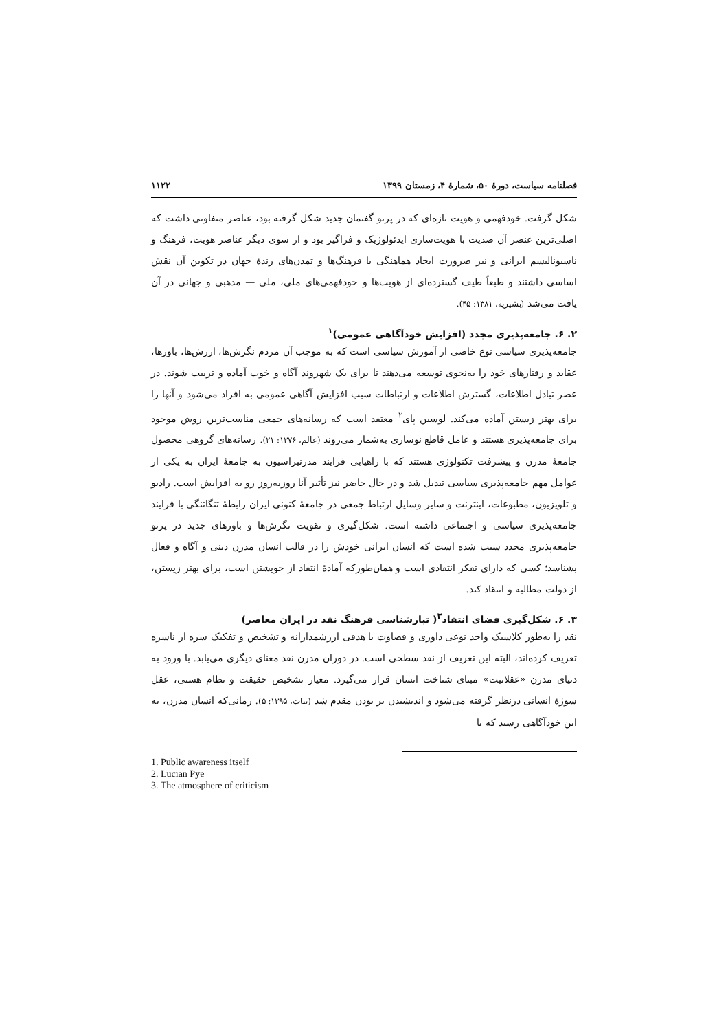فصلنامه سیاست، دورهٔ ۵۰، شمارهٔ ۴، زمستان ۱۳۹۹ ۱۱۲۲
شکل گرفت. خودفهمی و هویت تازه‌ای که در پرتو گفتمان جدید شکل گرفته بود، عناصر متفاوتی داشت که اصلی‌ترین عنصر آن ضدیت با هویت‌سازی ایدئولوژیک و فراگیر بود و از سوی دیگر عناصر هویت، فرهنگ و ناسیونالیسم ایرانی و نیز ضرورت ایجاد هماهنگی با فرهنگ‌ها و تمدن‌های زندهٔ جهان در تکوین آن نقش اساسی داشتند و طبعاً طیف گسترده‌ای از هویت‌ها و خودفهمی‌های ملی، ملی — مذهبی و جهانی در آن یافت می‌شد (بشیریه، ۱۳۸۱: ۴۵).
۲. ۶. جامعه‌پذیری مجدد (افزایش خودآگاهی عمومی)<sup>۱</sup>
جامعه‌پذیری سیاسی نوع خاصی از آموزش سیاسی است که به موجب آن مردم نگرش‌ها، ارزش‌ها، باورها، عقاید و رفتارهای خود را به‌نحوی توسعه می‌دهند تا برای یک شهروند آگاه و خوب آماده و تربیت شوند. در عصر تبادل اطلاعات، گسترش اطلاعات و ارتباطات سبب افزایش آگاهی عمومی به افراد می‌شود و آنها را برای بهتر زیستن آماده می‌کند. لوسین پای<sup>۲</sup> معتقد است که رسانه‌های جمعی مناسب‌ترین روش موجود برای جامعه‌پذیری هستند و عامل قاطع نوسازی به‌شمار می‌روند (عالم، ۱۳۷۶: ۲۱). رسانه‌های گروهی محصول جامعهٔ مدرن و پیشرفت تکنولوژی هستند که با راهیابی فرایند مدرنیزاسیون به جامعهٔ ایران به یکی از عوامل مهم جامعه‌پذیری سیاسی تبدیل شد و در حال حاضر نیز تأثیر آنا روزبه‌روز رو به افزایش است. رادیو و تلویزیون، مطبوعات، اینترنت و سایر وسایل ارتباط جمعی در جامعهٔ کنونی ایران رابطهٔ تنگاتنگی با فرایند جامعه‌پذیری سیاسی و اجتماعی داشته است. شکل‌گیری و تقویت نگرش‌ها و باورهای جدید در پرتو جامعه‌پذیری مجدد سبب شده است که انسان ایرانی خودش را در قالب انسان مدرن دینی و آگاه و فعال بشناسد؛ کسی که دارای تفکر انتقادی است و همان‌طورکه آمادهٔ انتقاد از خویشتن است، برای بهتر زیستن، از دولت مطالبه و انتقاد کند.
۳. ۶. شکل‌گیری فضای انتقاد<sup>۳</sup>( تبارشناسی فرهنگ نقد در ایران معاصر)
نقد را به‌طور کلاسیک واجد نوعی داوری و قضاوت با هدفی ارزشمدارانه و تشخیص و تفکیک سره از ناسره تعریف کرده‌اند، البته این تعریف از نقد سطحی است. در دوران مدرن نقد معنای دیگری می‌یابد. با ورود به دنیای مدرن «عقلانیت» مبنای شناخت انسان قرار می‌گیرد. معیار تشخیص حقیقت و نظام هستی، عقل سوژهٔ انسانی درنظر گرفته می‌شود و اندیشیدن بر بودن مقدم شد (بیات، ۱۳۹۵: ۵). زمانی‌که انسان مدرن، به این خودآگاهی رسید که با
1. Public awareness itself
2. Lucian Pye
3. The atmosphere of criticism